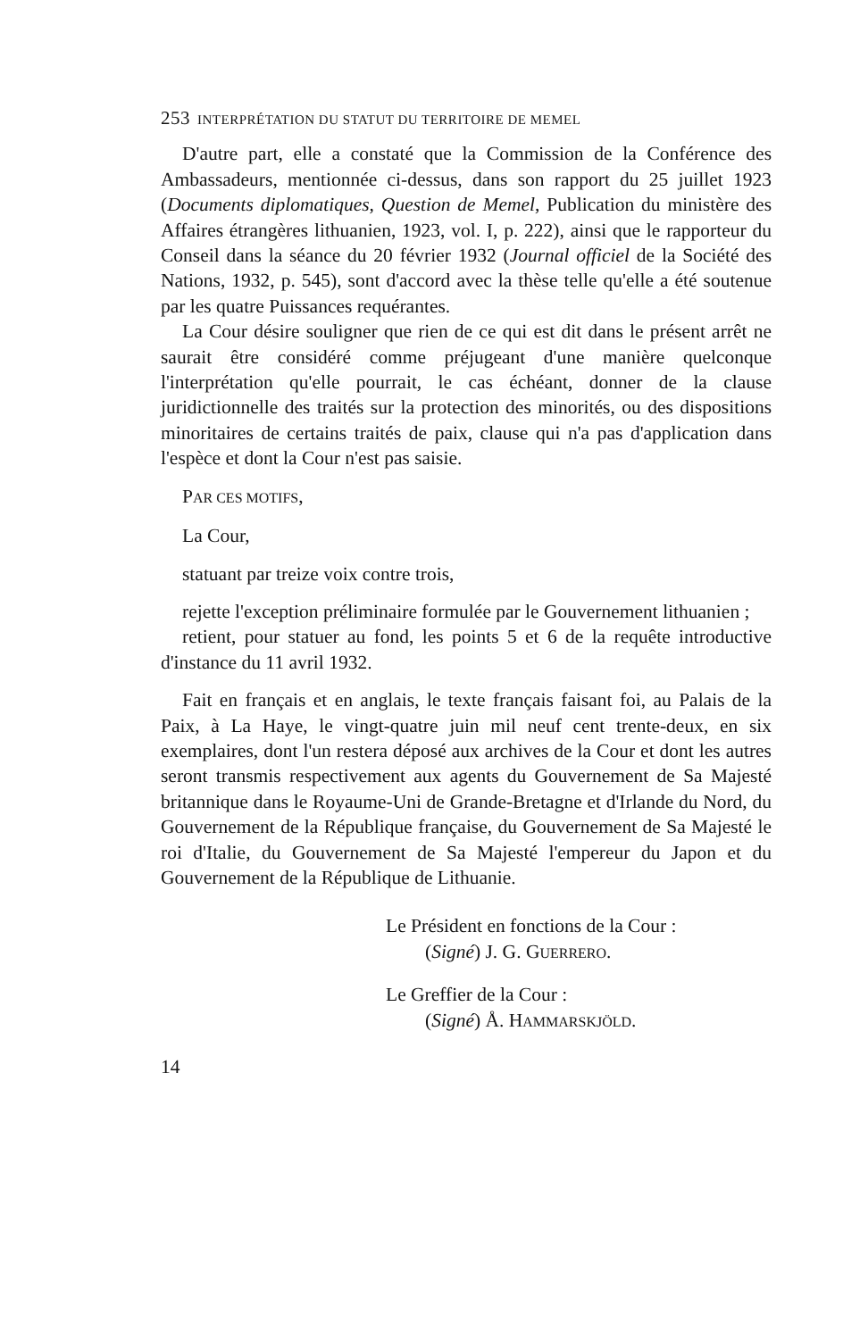253 INTERPRÉTATION DU STATUT DU TERRITOIRE DE MEMEL
D'autre part, elle a constaté que la Commission de la Conférence des Ambassadeurs, mentionnée ci-dessus, dans son rapport du 25 juillet 1923 (Documents diplomatiques, Question de Memel, Publication du ministère des Affaires étrangères lithuanien, 1923, vol. I, p. 222), ainsi que le rapporteur du Conseil dans la séance du 20 février 1932 (Journal officiel de la Société des Nations, 1932, p. 545), sont d'accord avec la thèse telle qu'elle a été soutenue par les quatre Puissances requérantes.
La Cour désire souligner que rien de ce qui est dit dans le présent arrêt ne saurait être considéré comme préjugeant d'une manière quelconque l'interprétation qu'elle pourrait, le cas échéant, donner de la clause juridictionnelle des traités sur la protection des minorités, ou des dispositions minoritaires de certains traités de paix, clause qui n'a pas d'application dans l'espèce et dont la Cour n'est pas saisie.
PAR CES MOTIFS,
La Cour,
statuant par treize voix contre trois,
rejette l'exception préliminaire formulée par le Gouvernement lithuanien ;
retient, pour statuer au fond, les points 5 et 6 de la requête introductive d'instance du 11 avril 1932.
Fait en français et en anglais, le texte français faisant foi, au Palais de la Paix, à La Haye, le vingt-quatre juin mil neuf cent trente-deux, en six exemplaires, dont l'un restera déposé aux archives de la Cour et dont les autres seront transmis respectivement aux agents du Gouvernement de Sa Majesté britannique dans le Royaume-Uni de Grande-Bretagne et d'Irlande du Nord, du Gouvernement de la République française, du Gouvernement de Sa Majesté le roi d'Italie, du Gouvernement de Sa Majesté l'empereur du Japon et du Gouvernement de la République de Lithuanie.
Le Président en fonctions de la Cour :
(Signé) J. G. GUERRERO.
Le Greffier de la Cour :
(Signé) Å. HAMMARSKJÖLD.
14